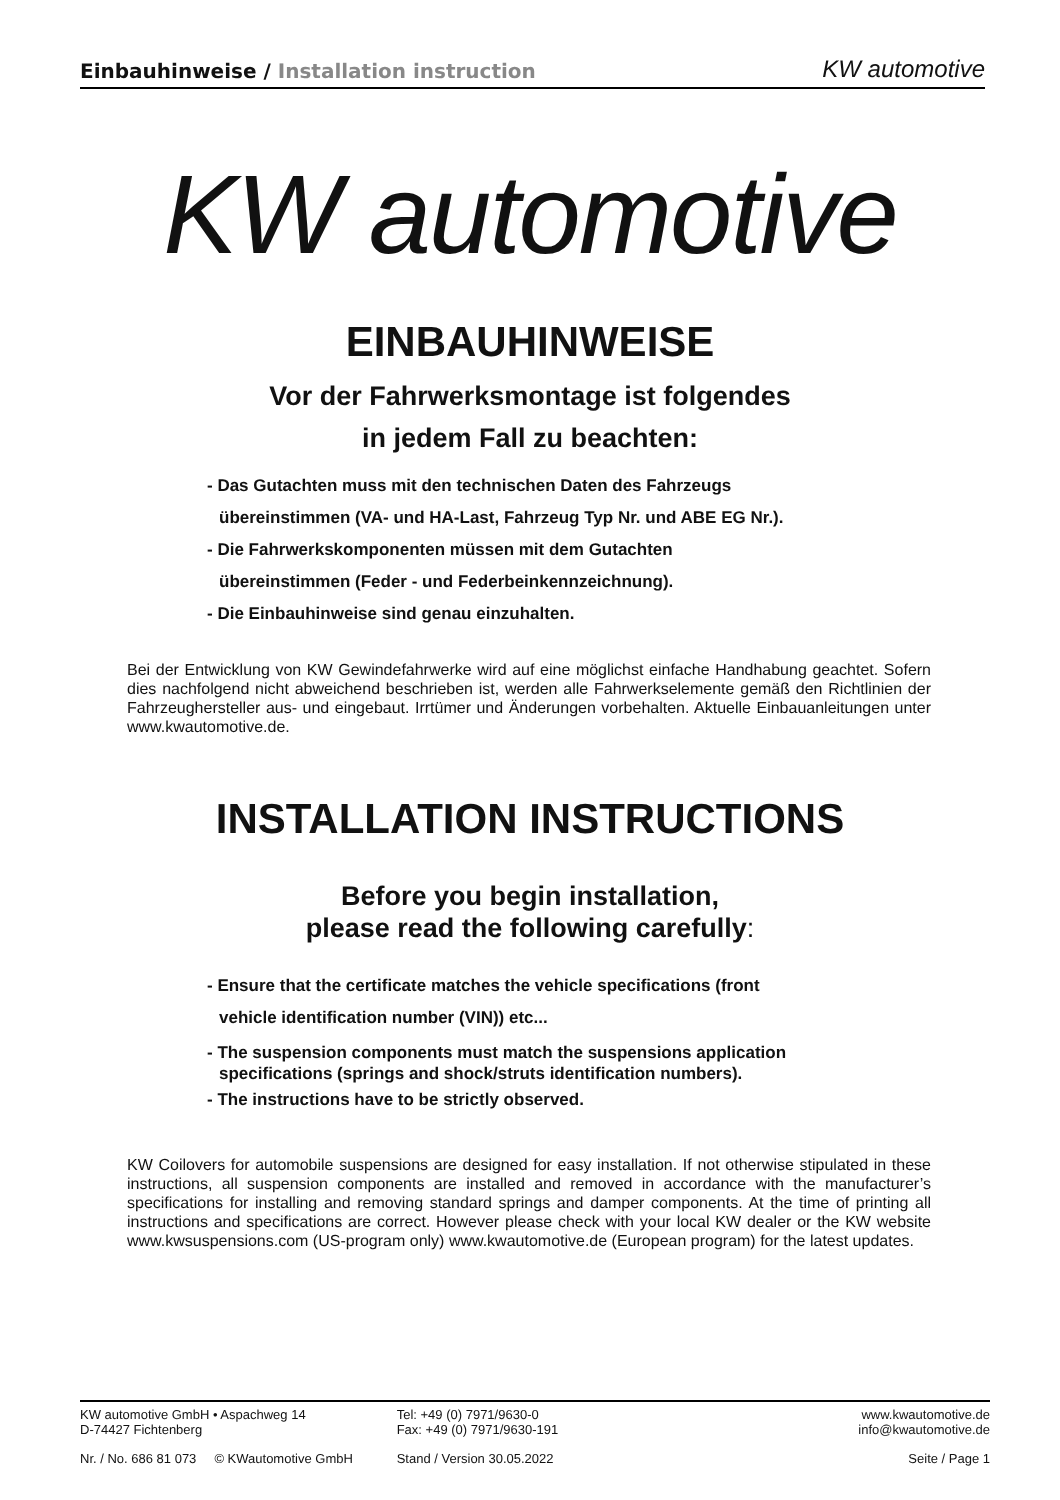Einbauhinweise / Installation instruction
KW automotive
KW automotive
EINBAUHINWEISE
Vor der Fahrwerksmontage ist folgendes
in jedem Fall zu beachten:
- Das Gutachten muss mit den technischen Daten des Fahrzeugs
übereinstimmen (VA- und HA-Last, Fahrzeug Typ Nr. und ABE EG Nr.).
- Die Fahrwerkskomponenten müssen mit dem Gutachten
übereinstimmen (Feder - und Federbeinkennzeichnung).
- Die Einbauhinweise sind genau einzuhalten.
Bei der Entwicklung von KW Gewindefahrwerke wird auf eine möglichst einfache Handhabung geachtet. Sofern dies nachfolgend nicht abweichend beschrieben ist, werden alle Fahrwerkselemente gemäß den Richtlinien der Fahrzeughersteller aus- und eingebaut. Irrtümer und Änderungen vorbehalten. Aktuelle Einbauanleitungen unter www.kwautomotive.de.
INSTALLATION INSTRUCTIONS
Before you begin installation,
please read the following carefully:
- Ensure that the certificate matches the vehicle specifications (front
vehicle identification number (VIN)) etc...
- The suspension components must match the suspensions application
specifications (springs and shock/struts identification numbers).
- The instructions have to be strictly observed.
KW Coilovers for automobile suspensions are designed for easy installation. If not otherwise stipulated in these instructions, all suspension components are installed and removed in accordance with the manufacturer’s specifications for installing and removing standard springs and damper components. At the time of printing all instructions and specifications are correct. However please check with your local KW dealer or the KW website www.kwsuspensions.com (US-program only) www.kwautomotive.de (European program) for the latest updates.
KW automotive GmbH • Aspachweg 14
D-74427 Fichtenberg
Tel: +49 (0) 7971/9630-0
Fax: +49 (0) 7971/9630-191
www.kwautomotive.de
info@kwautomotive.de
Nr. / No. 686 81 073 © KWautomotive GmbH
Stand / Version 30.05.2022 Seite / Page 1